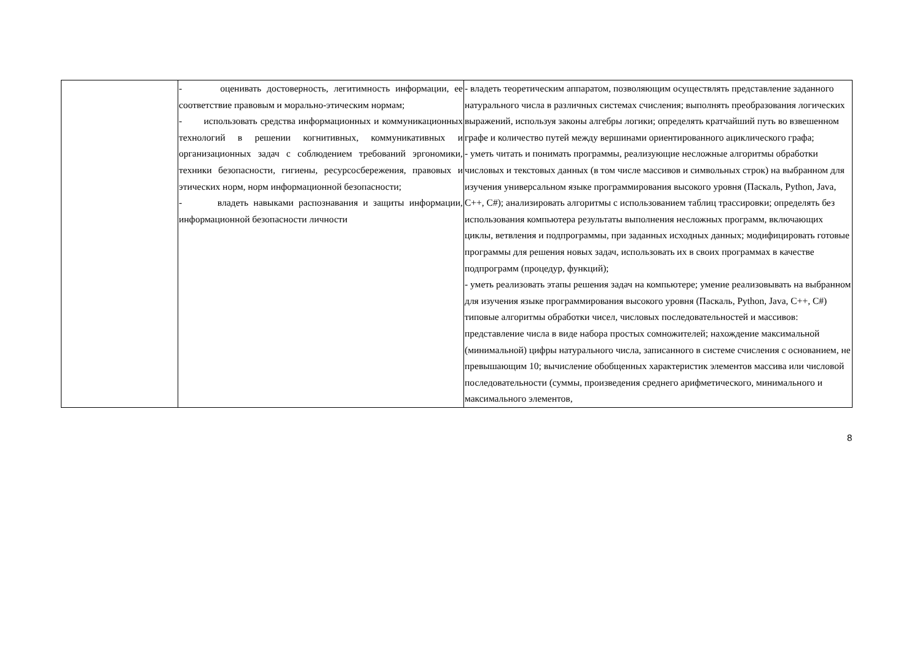| | - оценивать достоверность, легитимность информации, ее соответствие правовым и морально-этическим нормам; - использовать средства информационных и коммуникационных технологий в решении когнитивных, коммуникативных и организационных задач с соблюдением требований эргономики, техники безопасности, гигиены, ресурсосбережения, правовых и этических норм, норм информационной безопасности; - владеть навыками распознавания и защиты информации, информационной безопасности личности | - владеть теоретическим аппаратом, позволяющим осуществлять представление заданного натурального числа в различных системах счисления; выполнять преобразования логических выражений, используя законы алгебры логики; определять кратчайший путь во взвешенном графе и количество путей между вершинами ориентированного ациклического графа; - уметь читать и понимать программы, реализующие несложные алгоритмы обработки числовых и текстовых данных (в том числе массивов и символьных строк) на выбранном для изучения универсальном языке программирования высокого уровня (Паскаль, Python, Java, C++, C#); анализировать алгоритмы с использованием таблиц трассировки; определять без использования компьютера результаты выполнения несложных программ, включающих циклы, ветвления и подпрограммы, при заданных исходных данных; модифицировать готовые программы для решения новых задач, использовать их в своих программах в качестве подпрограмм (процедур, функций); - уметь реализовать этапы решения задач на компьютере; умение реализовывать на выбранном для изучения языке программирования высокого уровня (Паскаль, Python, Java, C++, C#) типовые алгоритмы обработки чисел, числовых последовательностей и массивов: представление числа в виде набора простых сомножителей; нахождение максимальной (минимальной) цифры натурального числа, записанного в системе счисления с основанием, не превышающим 10; вычисление обобщенных характеристик элементов массива или числовой последовательности (суммы, произведения среднего арифметического, минимального и максимального элементов, |
8